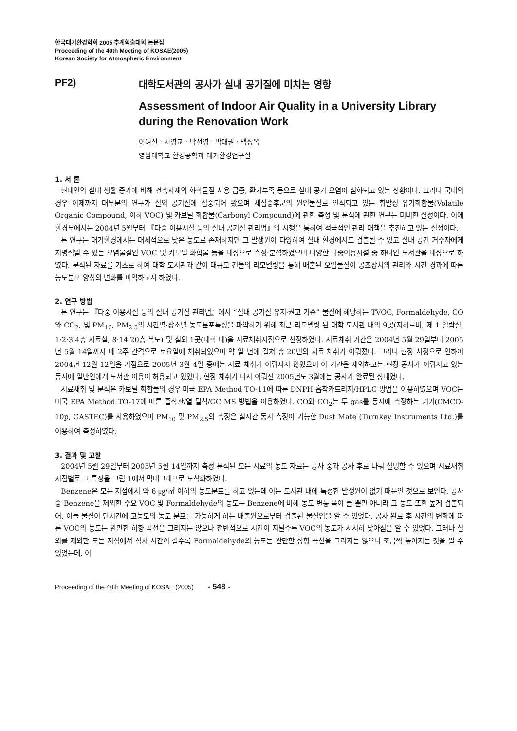한국대기환경학회 2005 추계학술대회 논문집
Proceeding of the 40th Meeting of KOSAE(2005)
Korean Society for Atmospheric Environment
PF2) 대학도서관의 공사가 실내 공기질에 미치는 영향
Assessment of Indoor Air Quality in a University Library during the Renovation Work
이여진 · 서영교 · 박선영 · 박대권 · 백성옥
영남대학교 환경공학과 대기환경연구실
1. 서 론
현대인의 실내 생활 증가에 비해 건축자재의 화학물질 사용 급증, 환기부족 등으로 실내 공기 오염이 심화되고 있는 상황이다. 그러나 국내의 경우 이제까지 대부분의 연구가 실외 공기질에 집중되어 왔으며 새집증후군의 원인물질로 인식되고 있는 휘발성 유기화합물(Volatile Organic Compound, 이하 VOC) 및 카보닐 화합물(Carbonyl Compound)에 관한 측정 및 분석에 관한 연구는 미비한 실정이다. 이에 환경부에서는 2004년 5월부터 『다중 이용시설 등의 실내 공기질 관리법』의 시행을 통하여 적극적인 관리 대책을 추진하고 있는 실정이다.
본 연구는 대기환경에서는 대체적으로 낮은 농도로 존재하지만 그 발생원이 다양하여 실내 환경에서도 검출될 수 있고 실내 공간 거주자에게 치명적일 수 있는 오염물질인 VOC 및 카보닐 화합물 등을 대상으로 측정·분석하였으며 다양한 다중이용시설 중 하나인 도서관을 대상으로 하였다. 분석된 자료를 기초로 하여 대학 도서관과 같이 대규모 건물의 리모델링을 통해 배출된 오염물질이 공조장치의 관리와 시간 경과에 따른 농도분포 양상의 변화를 파악하고자 하였다.
2. 연구 방법
본 연구는 『다중 이용시설 등의 실내 공기질 관리법』에서 “실내 공기질 유지·권고 기준” 물질에 해당하는 TVOC, Formaldehyde, CO와 CO<sub>2</sub>, 및 PM<sub>10</sub>, PM<sub>2.5</sub>의 시간별·장소별 농도분포특성을 파악하기 위해 최근 리모델링 된 대학 도서관 내의 9곳(지하로비, 제 1 열람실, 1·2·3·4층 자료실, 8·14·20층 복도) 및 실외 1곳(대학 내)을 시료채취지점으로 선정하였다. 시료채취 기간은 2004년 5월 29일부터 2005년 5월 14일까지 매 2주 간격으로 토요일에 채취되었으며 약 일 년에 걸쳐 총 20번의 시료 채취가 이뤄졌다. 그러나 현장 사정으로 인하여 2004년 12월 12일을 기점으로 2005년 3월 4일 중에는 시료 채취가 이뤄지지 않았으며 이 기간을 제외하고는 현장 공사가 이뤄지고 있는 동시에 일반인에게 도서관 이용이 허용되고 있었다. 현장 채취가 다시 이뤄진 2005년도 3월에는 공사가 완료된 상태였다.
시료채취 및 분석은 카보닐 화합물의 경우 미국 EPA Method TO-11에 따른 DNPH 흡착카트리지/HPLC 방법을 이용하였으며 VOC는 미국 EPA Method TO-17에 따른 흡착관/열 탈착/GC MS 방법을 이용하였다. CO와 CO<sub>2</sub>는 두 gas를 동시에 측정하는 기기(CMCD-10p, GASTEC)를 사용하였으며 PM<sub>10</sub> 및 PM<sub>2.5</sub>의 측정은 실시간 동시 측정이 가능한 Dust Mate (Turnkey Instruments Ltd.)를 이용하여 측정하였다.
3. 결과 및 고찰
2004년 5월 29일부터 2005년 5월 14일까지 측정 분석된 모든 시료의 농도 자료는 공사 중과 공사 후로 나눠 설명할 수 있으며 시료채취지점별로 그 특징을 그림 1에서 막대그래프로 도식화하였다.
Benzene은 모든 지점에서 약 6 ㎍/㎥ 이하의 농도분포를 하고 있는데 이는 도서관 내에 특정한 발생원이 없기 때문인 것으로 보인다. 공사 중 Benzene을 제외한 주요 VOC 및 Formaldehyde의 농도는 Benzene에 비해 농도 변동 폭이 클 뿐만 아니라 그 농도 또한 높게 검출되어, 이들 물질이 단시간에 고농도의 농도 분포를 가능하게 하는 배출원으로부터 검출된 물질임을 알 수 있었다. 공사 완료 후 시간의 변화에 따른 VOC의 농도는 완만한 하향 곡선을 그리지는 않으나 전반적으로 시간이 지날수록 VOC의 농도가 서서히 낮아짐을 알 수 있었다. 그러나 실외를 제외한 모든 지점에서 점차 시간이 갈수록 Formaldehyde의 농도는 완만한 상향 곡선을 그리지는 않으나 조금씩 높아지는 것을 알 수 있었는데, 이
Proceeding of the 40th Meeting of KOSAE (2005) - 548 -